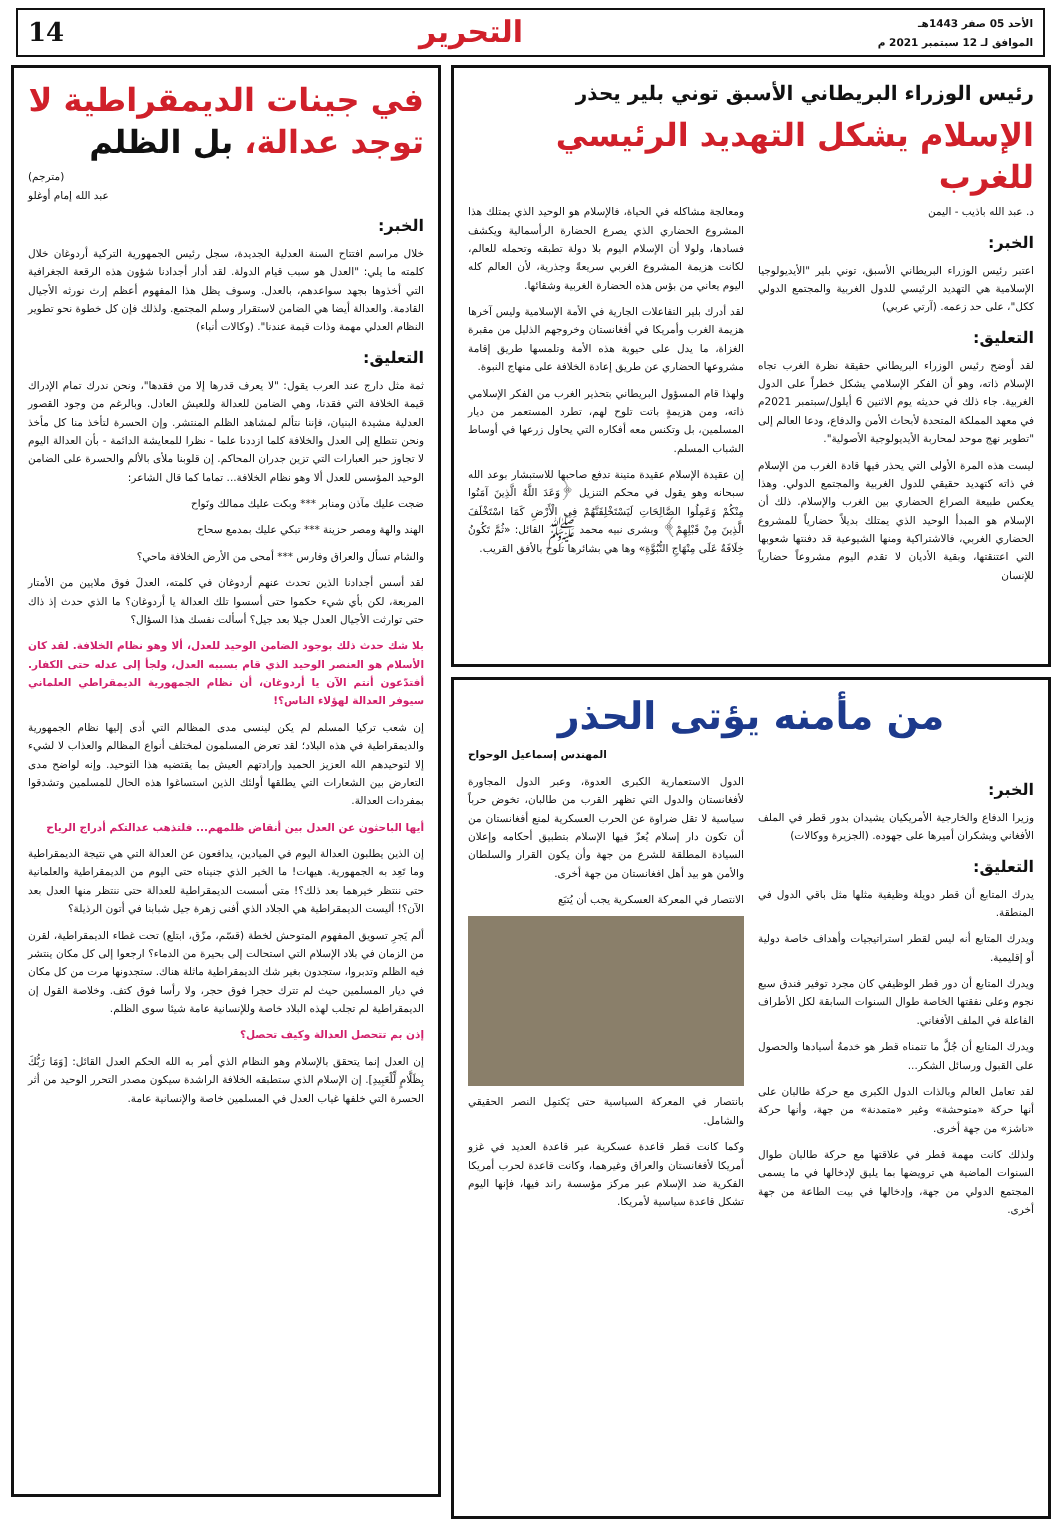الأحد 05 صفر 1443هـ
الموافق لـ 12 سبتمبر 2021 م
التحرير
14
رئيس الوزراء البريطاني الأسبق توني بلير يحذر
الإسلام يشكل التهديد الرئيسي للغرب
د. عبد الله باذيب - اليمن
الخبر:
اعتبر رئيس الوزراء البريطاني الأسبق، توني بلير "الأيديولوجيا الإسلامية هي التهديد الرئيسي للدول الغربية والمجتمع الدولي ككل"، على حد زعمه. (آرتي عربي)
التعليق:
لقد أوضح رئيس الوزراء البريطاني حقيقة نظرة الغرب تجاه الإسلام ذاته، وهو أن الفكر الإسلامي يشكل خطراً على الدول الغربية. جاء ذلك في حديثه يوم الاثنين 6 أيلول/سبتمبر 2021م في معهد المملكة المتحدة لأبحاث الأمن والدفاع، ودعا العالم إلى "تطوير نهج موحد لمحاربة الأيديولوجية الأصولية".
ليست هذه المرة الأولى التي يحذر فيها قادة الغرب من الإسلام في ذاته كتهديد حقيقي للدول الغربية والمجتمع الدولي. وهذا يعكس طبيعة الصراع الحضاري بين الغرب والإسلام. ذلك أن الإسلام هو المبدأ الوحيد الذي يمتلك بديلاً حضارياً للمشروع الحضاري الغربي، فالاشتراكية ومنها الشيوعية قد دفنتها شعوبها التي اعتنقتها، وبقية الأديان لا تقدم اليوم مشروعاً حضارياً للإنسان
ومعالجة مشاكله في الحياة، فالإسلام هو الوحيد الذي يمتلك هذا المشروع الحضاري الذي يصرع الحضارة الرأسمالية ويكشف فسادها، ولولا أن الإسلام اليوم بلا دولة تطبقه وتحمله للعالم، لكانت هزيمة المشروع الغربي سريعةً وجذرية، لأن العالم كله اليوم يعاني من بؤس هذه الحضارة الغربية وشقائها.
لقد أدرك بلير التفاعلات الجارية في الأمة الإسلامية وليس آخرها هزيمة الغرب وأمريكا في أفغانستان وخروجهم الذليل من مقبرة الغزاة، ما يدل على حيوية هذه الأمة وتلمسها طريق إقامة مشروعها الحضاري عن طريق إعادة الخلافة على منهاج النبوة.
ولهذا قام المسؤول البريطاني بتحذير الغرب من الفكر الإسلامي ذاته، ومن هزيمةٍ باتت تلوح لهم، تطرد المستعمر من ديار المسلمين، بل وتكنس معه أفكاره التي يحاول زرعها في أوساط الشباب المسلم.
إن عقيدة الإسلام عقيدة متينة تدفع صاحبها للاستبشار بوعد الله سبحانه وهو يقول في محكم التنزيل ﴿وَعَدَ اللَّهُ الَّذِينَ آمَنُوا مِنْكُمْ وَعَمِلُوا الصَّالِحَاتِ لَيَسْتَخْلِفَنَّهُمْ فِي الْأَرْضِ كَمَا اسْتَخْلَفَ الَّذِينَ مِنْ قَبْلِهِمْ﴾ وبشرى نبيه محمد ﷺ القائل: «ثُمَّ تَكُونُ خِلَافَةٌ عَلَى مِنْهَاجِ النُّبُوَّةِ» وها هي بشائرها تلوح بالأفق القريب.
من مأمنه يؤتى الحذر
المهندس إسماعيل الوحواح
الخبر:
وزيرا الدفاع والخارجية الأمريكيان يشيدان بدور قطر في الملف الأفغاني ويشكران أميرها على جهوده. (الجزيرة ووكالات)
التعليق:
يدرك المتابع أن قطر دويلة وظيفية مثلها مثل باقي الدول في المنطقة.
ويدرك المتابع أنه ليس لقطر استراتيجيات وأهداف خاصة دولية أو إقليمية.
ويدرك المتابع أن دور قطر الوظيفي كان مجرد توفير فندق سبع نجوم وعلى نفقتها الخاصة طوال السنوات السابقة لكل الأطراف الفاعلة في الملف الأفغاني.
ويدرك المتابع أن جُلَّ ما تتمناه قطر هو خدمةُ أسيادها والحصول على القبول ورسائل الشكر...
لقد تعامل العالم وبالذات الدول الكبرى مع حركة طالبان على أنها حركة «متوحشة» وغير «متمدنة» من جهة، وأنها حركة «ناشز» من جهة أخرى.
ولذلك كانت مهمة قطر في علاقتها مع حركة طالبان طوال السنوات الماضية هي ترويضها بما يليق لإدخالها في ما يسمى المجتمع الدولي من جهة، وإدخالها في بيت الطاعة من جهة أخرى.
الدول الاستعمارية الكبرى العدوة، وعبر الدول المجاورة لأفغانستان والدول التي تظهر القرب من طالبان، تخوض حرباً سياسية لا تقل ضراوة عن الحرب العسكرية لمنع أفغانستان من أن تكون دار إسلام يُعزّ فيها الإسلام بتطبيق أحكامه وإعلان السيادة المطلقة للشرع من جهة وأن يكون القرار والسلطان والأمن هو بيد أهل افغانستان من جهة أخرى.
الانتصار في المعركة العسكرية يجب أن يُتبَع
بانتصار في المعركة السياسية حتى يَكتمِل النصر الحقيقي والشامل.
وكما كانت قطر قاعدة عسكرية عبر قاعدة العديد في غزو أمريكا لأفغانستان والعراق وغيرهما، وكانت قاعدة لحرب أمريكا الفكرية ضد الإسلام عبر مركز مؤسسة راند فيها، فإنها اليوم تشكل قاعدة سياسية لأمريكا.
في جينات الديمقراطية لا توجد عدالة، بل الظلم
(مترجم)
عبد الله إمام أوغلو
الخبر:
خلال مراسم افتتاح السنة العدلية الجديدة، سجل رئيس الجمهورية التركية أردوغان خلال كلمته ما يلي: "العدل هو سبب قيام الدولة. لقد أدار أجدادنا شؤون هذه الرقعة الجغرافية التي أخذوها بجهد سواعدهم، بالعدل. وسوف يظل هذا المفهوم أعظم إرث نورثه الأجيال القادمة. والعدالة أيضا هي الضامن لاستقرار وسلم المجتمع. ولذلك فإن كل خطوة نحو تطوير النظام العدلي مهمة وذات قيمة عندنا". (وكالات أنباء)
التعليق:
ثمة مثل دارج عند العرب يقول: "لا يعرف قدرها إلا من فقدها"، ونحن ندرك تمام الإدراك قيمة الخلافة التي فقدنا، وهي الضامن للعدالة وللعيش العادل. وبالرغم من وجود القصور العدلية مشيدة البنيان، فإننا نتألم لمشاهد الظلم المنتشر. وإن الحسرة لتأخذ منا كل مأخذ ونحن نتطلع إلى العدل والخلافة كلما ازددنا علما - نظرا للمعايشة الدائمة - بأن العدالة اليوم لا تجاوز حبر العبارات التي تزين جدران المحاكم. إن قلوبنا ملأى بالألم والحسرة على الضامن الوحيد المؤسس للعدل ألا وهو نظام الخلافة... تماما كما قال الشاعر:
ضجت عليك مآذن ومنابر *** وبكت عليك ممالك ونَواح
الهند والهة ومصر حزينة *** تبكي عليك بمدمع سحاح
والشام تسأل والعراق وفارس *** أمحى من الأرض الخلافة ماحي؟
لقد أسس أجدادنا الذين تحدث عنهم أردوغان في كلمته، العدلَ فوق ملايين من الأمتار المربعة، لكن بأي شيء حكموا حتى أسسوا تلك العدالة يا أردوغان؟ ما الذي حدث إذ ذاك حتى توارثت الأجيال العدل جيلا بعد جيل؟ أسألت نفسك هذا السؤال؟
بلا شك حدث ذلك بوجود الضامن الوحيد للعدل، ألا وهو نظام الخلافة. لقد كان الأسلام هو العنصر الوحيد الذي قام بسببه العدل، ولجأ إلى عدله حتى الكفار. أفتدّعون أنتم الآن يا أردوغان، أن نظام الجمهورية الديمقراطي العلماني سيوفر العدالة لهؤلاء الناس؟!
إن شعب تركيا المسلم لم يكن لينسى مدى المظالم التي أدى إليها نظام الجمهورية والديمقراطية في هذه البلاد؛ لقد تعرض المسلمون لمختلف أنواع المظالم والعذاب لا لشيء إلا لتوحيدهم الله العزيز الحميد وإرادتهم العيش بما يقتضيه هذا التوحيد. وإنه لواضح مدى التعارض بين الشعارات التي يطلقها أولئك الذين استساغوا هذه الحال للمسلمين وتشدقوا بمفردات العدالة.
أيها الباحثون عن العدل بين أنقاض ظلمهم... فلتذهب عدالتكم أدراج الرياح
إن الذين يطلبون العدالة اليوم في الميادين، يدافعون عن العدالة التي هي نتيجة الديمقراطية وما تَعِد به الجمهورية. هيهات! ما الخير الذي جنيناه حتى اليوم من الديمقراطية والعلمانية حتى ننتظر خيرهما بعد ذلك؟! متى أسست الديمقراطية للعدالة حتى ننتظر منها العدل بعد الآن؟! أليست الديمقراطية هي الجلاد الذي أفنى زهرة جيل شبابنا في أتون الرذيلة؟
ألم يَجرِ تسويق المفهوم المتوحش لخطة (قسّم، مزّق، ابتلع) تحت غطاء الديمقراطية، لقرن من الزمان في بلاد الإسلام التي استحالت إلى بحيرة من الدماء؟ ارجعوا إلى كل مكان ينتشر فيه الظلم وتدبروا، ستجدون بغير شك الديمقراطية ماثلة هناك. ستجدونها مرت من كل مكان في ديار المسلمين حيث لم تترك حجرا فوق حجر، ولا رأسا فوق كتف. وخلاصة القول إن الديمقراطية لم تجلب لهذه البلاد خاصة وللإنسانية عامة شيئا سوى الظلم.
إذن بم تتحصل العدالة وكيف تحصل؟
إن العدل إنما يتحقق بالإسلام وهو النظام الذي أمر به الله الحكم العدل القائل: [وَمَا رَبُّكَ بِظَلَّامٍ لِّلْعَبِيدِ]. إن الإسلام الذي ستطبقه الخلافة الراشدة سيكون مصدر التحرر الوحيد من أثر الحسرة التي خلفها غياب العدل في المسلمين خاصة والإنسانية عامة.